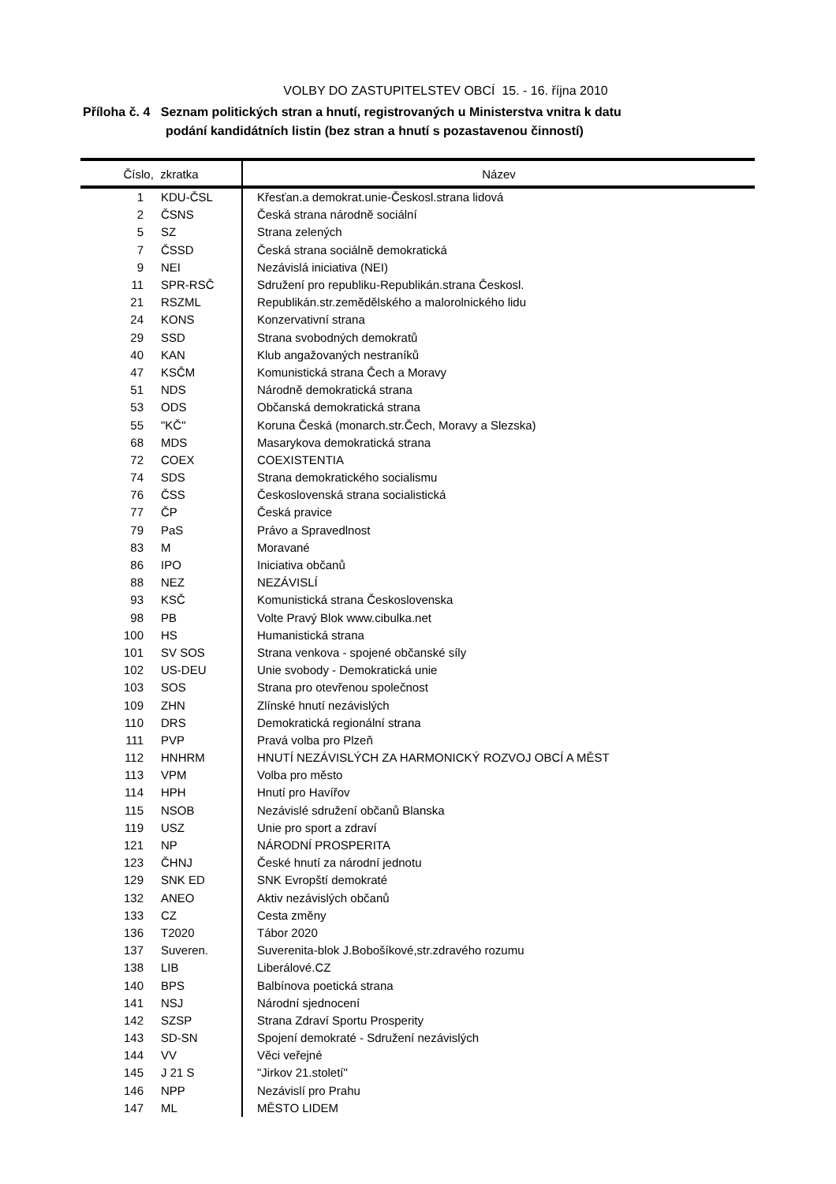VOLBY DO ZASTUPITELSTEV OBCÍ 15. - 16. října 2010
Příloha č. 4 Seznam politických stran a hnutí, registrovaných u Ministerstva vnitra k datu
podání kandidátních listin (bez stran a hnutí s pozastavenou činností)
| Číslo, zkratka | | Název |
| --- | --- | --- |
| 1 | KDU-ČSL | Křesťan.a demokrat.unie-Českosl.strana lidová |
| 2 | ČSNS | Česká strana národně sociální |
| 5 | SZ | Strana zelených |
| 7 | ČSSD | Česká strana sociálně demokratická |
| 9 | NEI | Nezávislá iniciativa (NEI) |
| 11 | SPR-RSČ | Sdružení pro republiku-Republikán.strana Českosl. |
| 21 | RSZML | Republikán.str.zemědělského a malorolnického lidu |
| 24 | KONS | Konzervativní strana |
| 29 | SSD | Strana svobodných demokratů |
| 40 | KAN | Klub angažovaných nestraníků |
| 47 | KSČM | Komunistická strana Čech a Moravy |
| 51 | NDS | Národně demokratická strana |
| 53 | ODS | Občanská demokratická strana |
| 55 | "KČ" | Koruna Česká (monarch.str.Čech, Moravy a Slezska) |
| 68 | MDS | Masarykova demokratická strana |
| 72 | COEX | COEXISTENTIA |
| 74 | SDS | Strana demokratického socialismu |
| 76 | ČSS | Československá strana socialistická |
| 77 | ČP | Česká pravice |
| 79 | PaS | Právo a Spravedlnost |
| 83 | M | Moravané |
| 86 | IPO | Iniciativa občanů |
| 88 | NEZ | NEZÁVISLÍ |
| 93 | KSČ | Komunistická strana Československa |
| 98 | PB | Volte Pravý Blok www.cibulka.net |
| 100 | HS | Humanistická strana |
| 101 | SV SOS | Strana venkova - spojené občanské síly |
| 102 | US-DEU | Unie svobody - Demokratická unie |
| 103 | SOS | Strana pro otevřenou společnost |
| 109 | ZHN | Zlínské hnutí nezávislých |
| 110 | DRS | Demokratická regionální strana |
| 111 | PVP | Pravá volba pro Plzeň |
| 112 | HNHRM | HNUTÍ NEZÁVISLÝCH ZA HARMONICKÝ ROZVOJ OBCÍ A MĚST |
| 113 | VPM | Volba pro město |
| 114 | HPH | Hnutí pro Havířov |
| 115 | NSOB | Nezávislé sdružení občanů Blanska |
| 119 | USZ | Unie pro sport a zdraví |
| 121 | NP | NÁRODNÍ PROSPERITA |
| 123 | ČHNJ | České hnutí za národní jednotu |
| 129 | SNK ED | SNK Evropští demokraté |
| 132 | ANEO | Aktiv nezávislých občanů |
| 133 | CZ | Cesta změny |
| 136 | T2020 | Tábor 2020 |
| 137 | Suveren. | Suverenita-blok J.Bobošíkové,str.zdravého rozumu |
| 138 | LIB | Liberálové.CZ |
| 140 | BPS | Balbínova poetická strana |
| 141 | NSJ | Národní sjednocení |
| 142 | SZSP | Strana Zdraví Sportu Prosperity |
| 143 | SD-SN | Spojení demokraté - Sdružení nezávislých |
| 144 | VV | Věci veřejné |
| 145 | J 21 S | "Jirkov 21.století" |
| 146 | NPP | Nezávislí pro Prahu |
| 147 | ML | MĚSTO LIDEM |